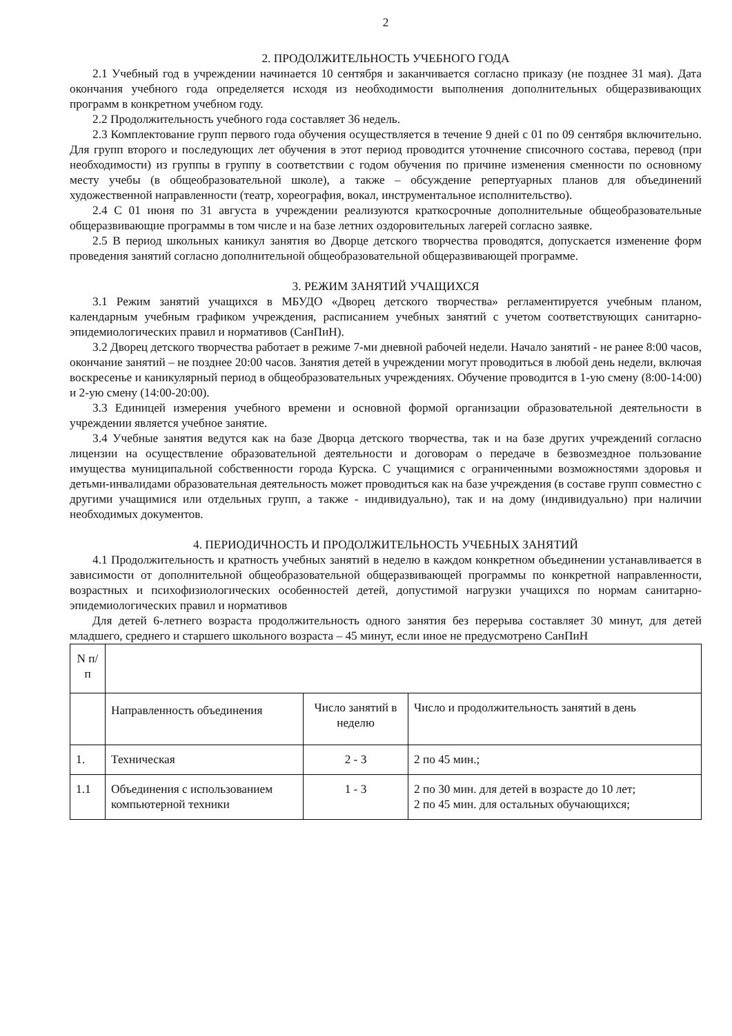2
2. ПРОДОЛЖИТЕЛЬНОСТЬ УЧЕБНОГО ГОДА
2.1 Учебный год в учреждении начинается 10 сентября и заканчивается согласно приказу (не позднее 31 мая). Дата окончания учебного года определяется исходя из необходимости выполнения дополнительных общеразвивающих программ в конкретном учебном году.
2.2 Продолжительность учебного года составляет 36 недель.
2.3 Комплектование групп первого года обучения осуществляется в течение 9 дней с 01 по 09 сентября включительно. Для групп второго и последующих лет обучения в этот период проводится уточнение списочного состава, перевод (при необходимости) из группы в группу в соответствии с годом обучения по причине изменения сменности по основному месту учебы (в общеобразовательной школе), а также – обсуждение репертуарных планов для объединений художественной направленности (театр, хореография, вокал, инструментальное исполнительство).
2.4 С 01 июня по 31 августа в учреждении реализуются краткосрочные дополнительные общеобразовательные общеразвивающие программы в том числе и на базе летних оздоровительных лагерей согласно заявке.
2.5 В период школьных каникул занятия во Дворце детского творчества проводятся, допускается изменение форм проведения занятий согласно дополнительной общеобразовательной общеразвивающей программе.
3. РЕЖИМ ЗАНЯТИЙ УЧАЩИХСЯ
3.1 Режим занятий учащихся в МБУДО «Дворец детского творчества» регламентируется учебным планом, календарным учебным графиком учреждения, расписанием учебных занятий с учетом соответствующих санитарно-эпидемиологических правил и нормативов (СанПиН).
3.2 Дворец детского творчества работает в режиме 7-ми дневной рабочей недели. Начало занятий - не ранее 8:00 часов, окончание занятий – не позднее 20:00 часов. Занятия детей в учреждении могут проводиться в любой день недели, включая воскресенье и каникулярный период в общеобразовательных учреждениях. Обучение проводится в 1-ую смену (8:00-14:00) и 2-ую смену (14:00-20:00).
3.3 Единицей измерения учебного времени и основной формой организации образовательной деятельности в учреждении является учебное занятие.
3.4 Учебные занятия ведутся как на базе Дворца детского творчества, так и на базе других учреждений согласно лицензии на осуществление образовательной деятельности и договорам о передаче в безвозмездное пользование имущества муниципальной собственности города Курска. С учащимися с ограниченными возможностями здоровья и детьми-инвалидами образовательная деятельность может проводиться как на базе учреждения (в составе групп совместно с другими учащимися или отдельных групп, а также - индивидуально), так и на дому (индивидуально) при наличии необходимых документов.
4. ПЕРИОДИЧНОСТЬ И ПРОДОЛЖИТЕЛЬНОСТЬ УЧЕБНЫХ ЗАНЯТИЙ
4.1 Продолжительность и кратность учебных занятий в неделю в каждом конкретном объединении устанавливается в зависимости от дополнительной общеобразовательной общеразвивающей программы по конкретной направленности, возрастных и психофизиологических особенностей детей, допустимой нагрузки учащихся по нормам санитарно-эпидемиологических правил и нормативов
Для детей 6-летнего возраста продолжительность одного занятия без перерыва составляет 30 минут, для детей младшего, среднего и старшего школьного возраста – 45 минут, если иное не предусмотрено СанПиН
| N п/п | | | |
| | Направленность объединения | Число занятий в неделю | Число и продолжительность занятий в день |
| 1. | Техническая | 2 - 3 | 2 по 45 мин.; |
| 1.1 | Объединения с использованием компьютерной техники | 1 - 3 | 2 по 30 мин. для детей в возрасте до 10 лет; 2 по 45 мин. для остальных обучающихся; |